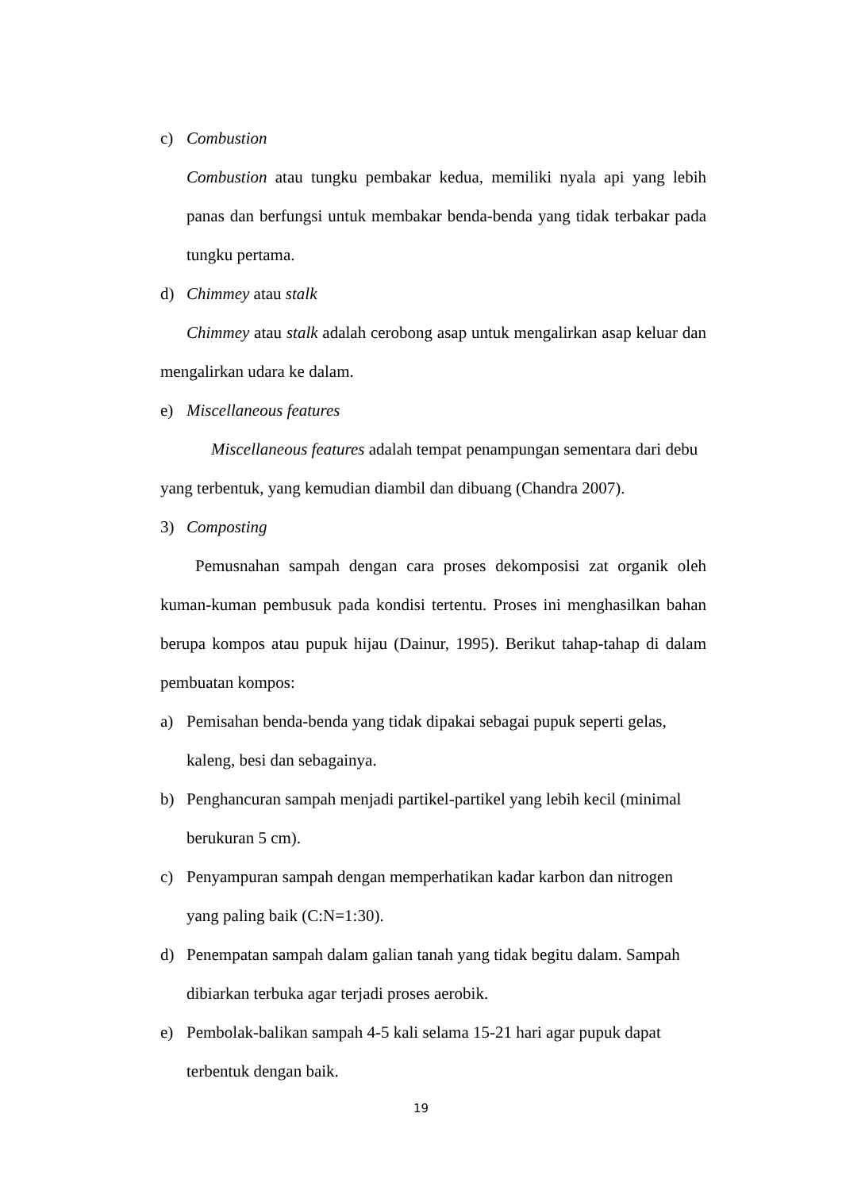c) Combustion
Combustion atau tungku pembakar kedua, memiliki nyala api yang lebih panas dan berfungsi untuk membakar benda-benda yang tidak terbakar pada tungku pertama.
d) Chimmey atau stalk
Chimmey atau stalk adalah cerobong asap untuk mengalirkan asap keluar dan mengalirkan udara ke dalam.
e) Miscellaneous features
Miscellaneous features adalah tempat penampungan sementara dari debu yang terbentuk, yang kemudian diambil dan dibuang (Chandra 2007).
3) Composting
Pemusnahan sampah dengan cara proses dekomposisi zat organik oleh kuman-kuman pembusuk pada kondisi tertentu. Proses ini menghasilkan bahan berupa kompos atau pupuk hijau (Dainur, 1995). Berikut tahap-tahap di dalam pembuatan kompos:
a) Pemisahan benda-benda yang tidak dipakai sebagai pupuk seperti gelas, kaleng, besi dan sebagainya.
b) Penghancuran sampah menjadi partikel-partikel yang lebih kecil (minimal berukuran 5 cm).
c) Penyampuran sampah dengan memperhatikan kadar karbon dan nitrogen yang paling baik (C:N=1:30).
d) Penempatan sampah dalam galian tanah yang tidak begitu dalam. Sampah dibiarkan terbuka agar terjadi proses aerobik.
e) Pembolak-balikan sampah 4-5 kali selama 15-21 hari agar pupuk dapat terbentuk dengan baik.
19